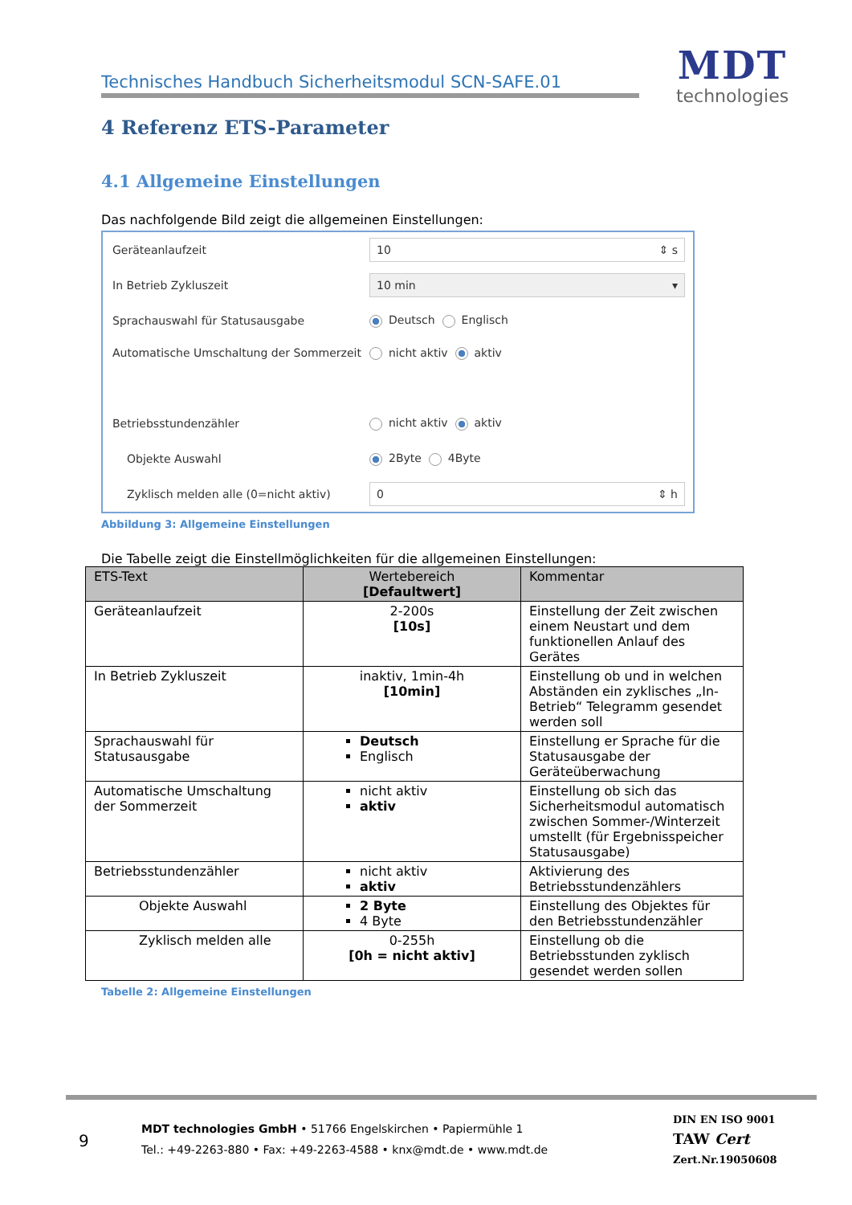Technisches Handbuch Sicherheitsmodul SCN-SAFE.01
MDT
technologies
4 Referenz ETS-Parameter
4.1 Allgemeine Einstellungen
Das nachfolgende Bild zeigt die allgemeinen Einstellungen:
Geräteanlaufzeit
10 ⇕ s
In Betrieb Zykluszeit
10 min ▾
Sprachauswahl für Statusausgabe Deutsch Englisch
Automatische Umschaltung der Sommerzeit
nicht aktiv aktiv
Betriebsstundenzähler nicht aktiv aktiv
Objekte Auswahl 2Byte 4Byte
Zyklisch melden alle (0=nicht aktiv)
0 ⇕ h
Abbildung 3: Allgemeine Einstellungen
Die Tabelle zeigt die Einstellmöglichkeiten für die allgemeinen Einstellungen:
| ETS-Text | Wertebereich [Defaultwert] | Kommentar |
| --- | --- | --- |
| Geräteanlaufzeit | 2-200s [10s] | Einstellung der Zeit zwischen einem Neustart und dem funktionellen Anlauf des Gerätes |
| In Betrieb Zykluszeit | inaktiv, 1min-4h [10min] | Einstellung ob und in welchen Abständen ein zyklisches „In-Betrieb“ Telegramm gesendet werden soll |
| Sprachauswahl für Statusausgabe | Deutsch Englisch | Einstellung er Sprache für die Statusausgabe der Geräteüberwachung |
| Automatische Umschaltung der Sommerzeit | nicht aktiv aktiv | Einstellung ob sich das Sicherheitsmodul automatisch zwischen Sommer-/Winterzeit umstellt (für Ergebnisspeicher Statusausgabe) |
| Betriebsstundenzähler | nicht aktiv aktiv | Aktivierung des Betriebsstundenzählers |
| Objekte Auswahl | 2 Byte 4 Byte | Einstellung des Objektes für den Betriebsstundenzähler |
| Zyklisch melden alle | 0-255h [0h = nicht aktiv] | Einstellung ob die Betriebsstunden zyklisch gesendet werden sollen |
Tabelle 2: Allgemeine Einstellungen
9
MDT technologies GmbH • 51766 Engelskirchen • Papiermühle 1
Tel.: +49-2263-880 • Fax: +49-2263-4588 • knx@mdt.de • www.mdt.de
DIN EN ISO 9001
TAW Cert
Zert.Nr.19050608